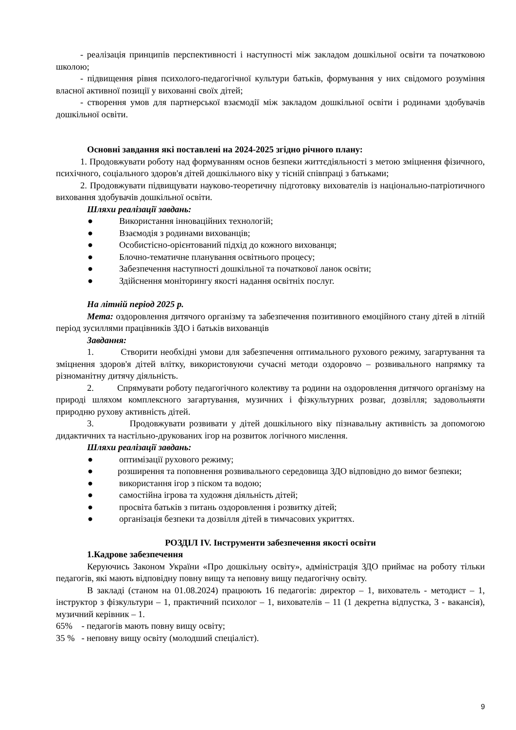- реалізація принципів перспективності і наступності між закладом дошкільної освіти та початковою школою;
- підвищення рівня психолого-педагогічної культури батьків, формування у них свідомого розуміння власної активної позиції у вихованні своїх дітей;
- створення умов для партнерської взаємодії між закладом дошкільної освіти і родинами здобувачів дошкільної освіти.
Основні завдання які поставлені на 2024-2025 згідно річного плану:
1. Продовжувати роботу над формуванням основ безпеки життєдіяльності з метою зміцнення фізичного, психічного, соціального здоров'я дітей дошкільного віку у тісній співпраці з батьками;
2. Продовжувати підвищувати науково-теоретичну підготовку вихователів із національно-патріотичного виховання здобувачів дошкільної освіти.
Шляхи реалізації завдань:
● Використання інноваційних технологій;
● Взаємодія з родинами вихованців;
● Особистісно-орієнтований підхід до кожного вихованця;
● Блочно-тематичне планування освітнього процесу;
● Забезпечення наступності дошкільної та початкової ланок освіти;
● Здійснення моніторингу якості надання освітніх послуг.
На літній період 2025 р.
Мета: оздоровлення дитячого організму та забезпечення позитивного емоційного стану дітей в літній період зусиллями працівників ЗДО і батьків вихованців
Завдання:
1. Створити необхідні умови для забезпечення оптимального рухового режиму, загартування та зміцнення здоров'я дітей влітку, використовуючи сучасні методи оздоровчо – розвивального напрямку та різноманітну дитячу діяльність.
2. Спрямувати роботу педагогічного колективу та родини на оздоровлення дитячого організму на природі шляхом комплексного загартування, музичних і фізкультурних розваг, дозвілля; задовольняти природню рухову активність дітей.
3. Продовжувати розвивати у дітей дошкільного віку пізнавальну активність за допомогою дидактичних та настільно-друкованих ігор на розвиток логічного мислення.
Шляхи реалізації завдань:
● оптимізації рухового режиму;
● розширення та поповнення розвивального середовища ЗДО відповідно до вимог безпеки;
● використання ігор з піском та водою;
● самостійна ігрова та художня діяльність дітей;
● просвіта батьків з питань оздоровлення і розвитку дітей;
● організація безпеки та дозвілля дітей в тимчасових укриттях.
РОЗДІЛ IV. Інструменти забезпечення якості освіти
1.Кадрове забезпечення
Керуючись Законом України «Про дошкільну освіту», адміністрація ЗДО приймає на роботу тільки педагогів, які мають відповідну повну вищу та неповну вищу педагогічну освіту.
В закладі (станом на 01.08.2024) працюють 16 педагогів: директор – 1, вихователь - методист – 1, інструктор з фізкультури – 1, практичний психолог – 1, вихователів – 11 (1 декретна відпустка, 3 - вакансія), музичний керівник – 1.
65% - педагогів мають повну вищу освіту;
35 % - неповну вищу освіту (молодший спеціаліст).
9